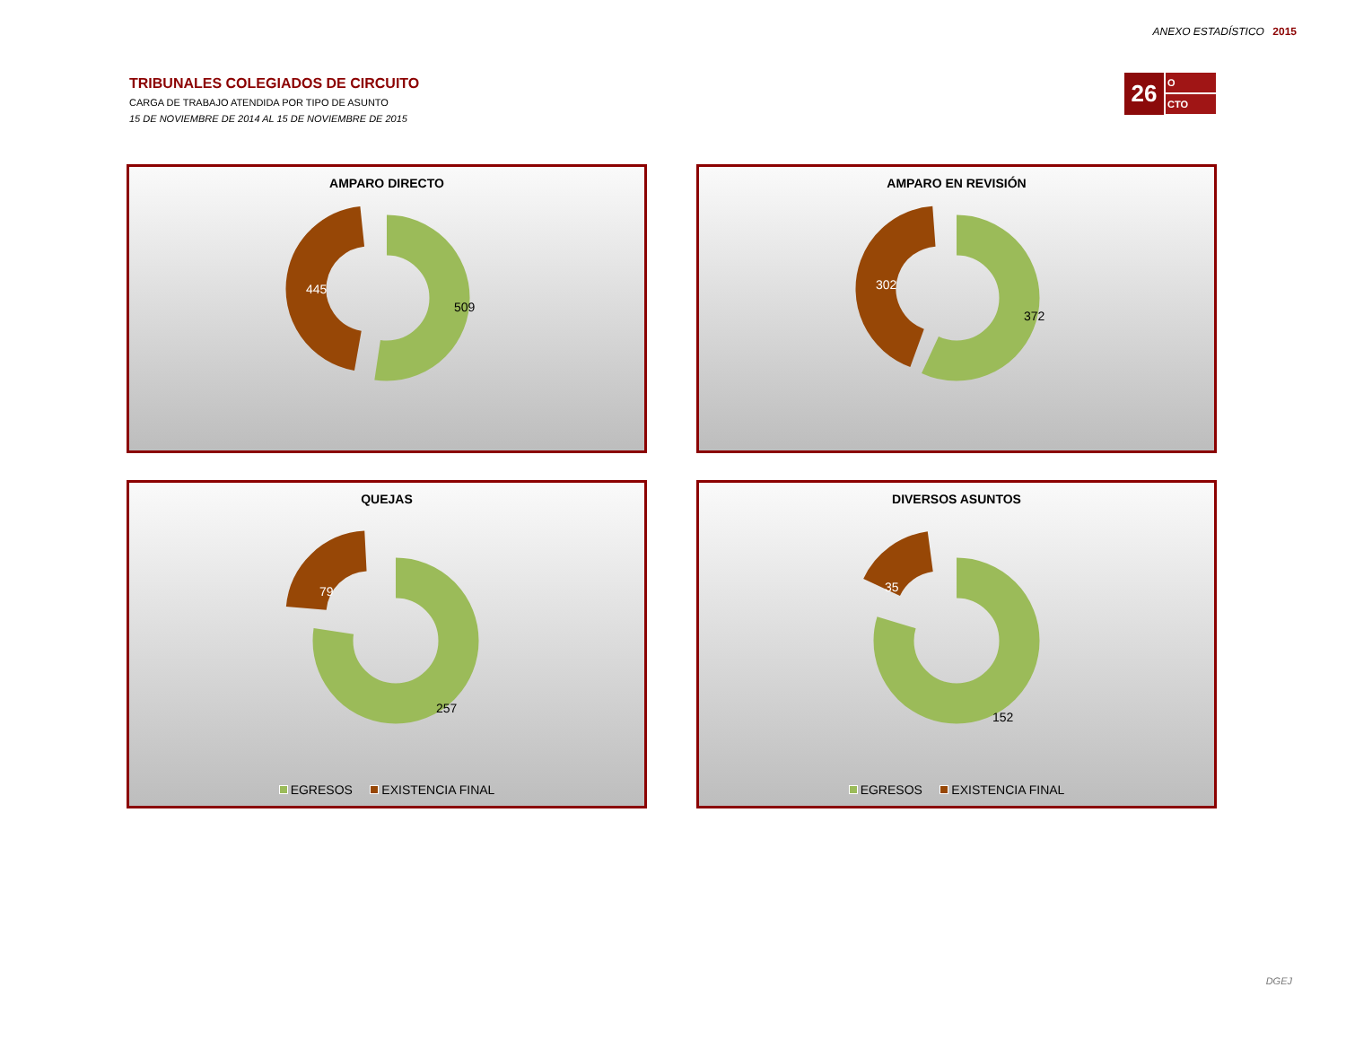ANEXO ESTADÍSTICO 2015
TRIBUNALES COLEGIADOS DE CIRCUITO
CARGA DE TRABAJO ATENDIDA POR TIPO DE ASUNTO
15 DE NOVIEMBRE DE 2014 AL 15 DE NOVIEMBRE DE 2015
26
O
CTO
AMPARO DIRECTO
445
509
AMPARO EN REVISIÓN
302
372
QUEJAS
79
257
EGRESOS EXISTENCIA FINAL
DIVERSOS ASUNTOS
35
152
EGRESOS EXISTENCIA FINAL
DGEJ